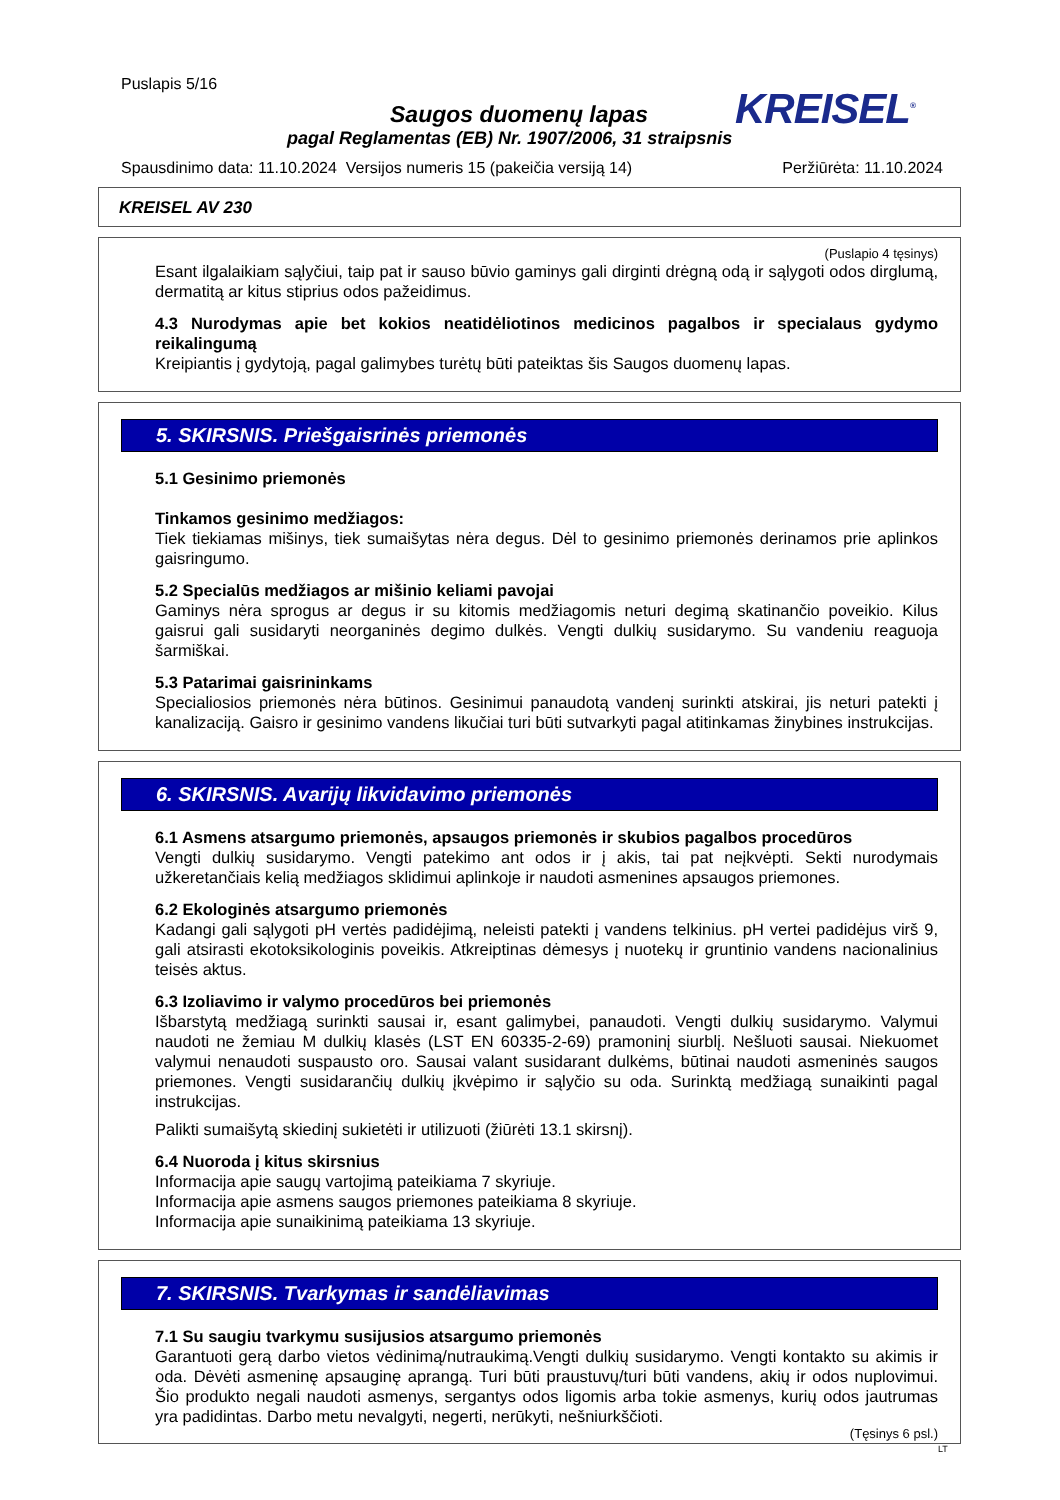Puslapis 5/16
KREISEL<sup>®</sup>
Saugos duomenų lapas
pagal Reglamentas (EB) Nr. 1907/2006, 31 straipsnis
Spausdinimo data: 11.10.2024 Versijos numeris 15 (pakeičia versiją 14) Peržiūrėta: 11.10.2024
KREISEL AV 230
(Puslapio 4 tęsinys)
Esant ilgalaikiam sąlyčiui, taip pat ir sauso būvio gaminys gali dirginti drėgną odą ir sąlygoti odos dirglumą, dermatitą ar kitus stiprius odos pažeidimus.
4.3 Nurodymas apie bet kokios neatidėliotinos medicinos pagalbos ir specialaus gydymo reikalingumą
Kreipiantis į gydytoją, pagal galimybes turėtų būti pateiktas šis Saugos duomenų lapas.
5. SKIRSNIS. Priešgaisrinės priemonės
5.1 Gesinimo priemonės
Tinkamos gesinimo medžiagos:
Tiek tiekiamas mišinys, tiek sumaišytas nėra degus. Dėl to gesinimo priemonės derinamos prie aplinkos gaisringumo.
5.2 Specialūs medžiagos ar mišinio keliami pavojai
Gaminys nėra sprogus ar degus ir su kitomis medžiagomis neturi degimą skatinančio poveikio. Kilus gaisrui gali susidaryti neorganinės degimo dulkės. Vengti dulkių susidarymo. Su vandeniu reaguoja šarmiškai.
5.3 Patarimai gaisrininkams
Specialiosios priemonės nėra būtinos. Gesinimui panaudotą vandenį surinkti atskirai, jis neturi patekti į kanalizaciją. Gaisro ir gesinimo vandens likučiai turi būti sutvarkyti pagal atitinkamas žinybines instrukcijas.
6. SKIRSNIS. Avarijų likvidavimo priemonės
6.1 Asmens atsargumo priemonės, apsaugos priemonės ir skubios pagalbos procedūros
Vengti dulkių susidarymo. Vengti patekimo ant odos ir į akis, tai pat neįkvėpti. Sekti nurodymais užkeretančiais kelią medžiagos sklidimui aplinkoje ir naudoti asmenines apsaugos priemones.
6.2 Ekologinės atsargumo priemonės
Kadangi gali sąlygoti pH vertės padidėjimą, neleisti patekti į vandens telkinius. pH vertei padidėjus virš 9, gali atsirasti ekotoksikologinis poveikis. Atkreiptinas dėmesys į nuotekų ir gruntinio vandens nacionalinius teisės aktus.
6.3 Izoliavimo ir valymo procedūros bei priemonės
Išbarstytą medžiagą surinkti sausai ir, esant galimybei, panaudoti. Vengti dulkių susidarymo. Valymui naudoti ne žemiau M dulkių klasės (LST EN 60335-2-69) pramoninį siurblį. Nešluoti sausai. Niekuomet valymui nenaudoti suspausto oro. Sausai valant susidarant dulkėms, būtinai naudoti asmeninės saugos priemones. Vengti susidarančių dulkių įkvėpimo ir sąlyčio su oda. Surinktą medžiagą sunaikinti pagal instrukcijas.
Palikti sumaišytą skiedinį sukietėti ir utilizuoti (žiūrėti 13.1 skirsnį).
6.4 Nuoroda į kitus skirsnius
Informacija apie saugų vartojimą pateikiama 7 skyriuje.
Informacija apie asmens saugos priemones pateikiama 8 skyriuje.
Informacija apie sunaikinimą pateikiama 13 skyriuje.
7. SKIRSNIS. Tvarkymas ir sandėliavimas
7.1 Su saugiu tvarkymu susijusios atsargumo priemonės
Garantuoti gerą darbo vietos vėdinimą/nutraukimą.Vengti dulkių susidarymo. Vengti kontakto su akimis ir oda. Dėvėti asmeninę apsauginę aprangą. Turi būti praustuvų/turi būti vandens, akių ir odos nuplovimui. Šio produkto negali naudoti asmenys, sergantys odos ligomis arba tokie asmenys, kurių odos jautrumas yra padidintas. Darbo metu nevalgyti, negerti, nerūkyti, nešniurkščioti.
(Tęsinys 6 psl.)
LT